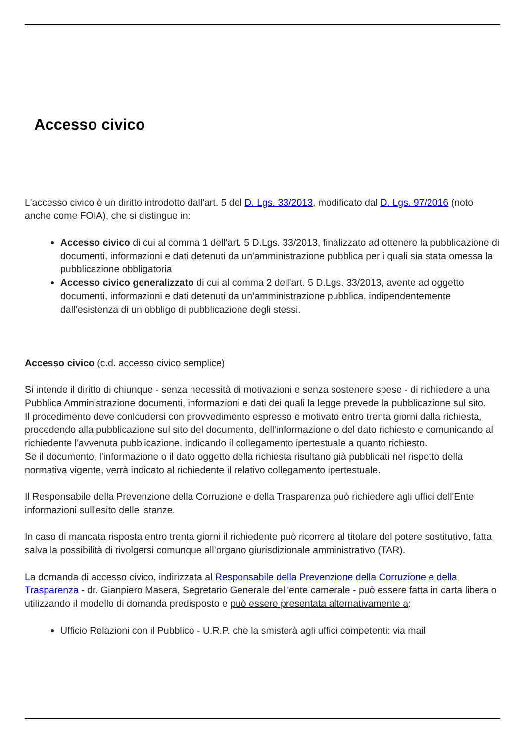Accesso civico
L'accesso civico è un diritto introdotto dall'art. 5 del D. Lgs. 33/2013, modificato dal D. Lgs. 97/2016 (noto anche come FOIA), che si distingue in:
Accesso civico di cui al comma 1 dell'art. 5 D.Lgs. 33/2013, finalizzato ad ottenere la pubblicazione di documenti, informazioni e dati detenuti da un'amministrazione pubblica per i quali sia stata omessa la pubblicazione obbligatoria
Accesso civico generalizzato di cui al comma 2 dell'art. 5 D.Lgs. 33/2013, avente ad oggetto documenti, informazioni e dati detenuti da un’amministrazione pubblica, indipendentemente dall’esistenza di un obbligo di pubblicazione degli stessi.
Accesso civico (c.d. accesso civico semplice)
Si intende il diritto di chiunque - senza necessità di motivazioni e senza sostenere spese - di richiedere a una Pubblica Amministrazione documenti, informazioni e dati dei quali la legge prevede la pubblicazione sul sito.
Il procedimento deve conlcudersi con provvedimento espresso e motivato entro trenta giorni dalla richiesta, procedendo alla pubblicazione sul sito del documento, dell'informazione o del dato richiesto e comunicando al richiedente l'avvenuta pubblicazione, indicando il collegamento ipertestuale a quanto richiesto.
Se il documento, l'informazione o il dato oggetto della richiesta risultano già pubblicati nel rispetto della normativa vigente, verrà indicato al richiedente il relativo collegamento ipertestuale.
Il Responsabile della Prevenzione della Corruzione e della Trasparenza può richiedere agli uffici dell'Ente informazioni sull'esito delle istanze.
In caso di mancata risposta entro trenta giorni il richiedente può ricorrere al titolare del potere sostitutivo, fatta salva la possibilità di rivolgersi comunque all’organo giurisdizionale amministrativo (TAR).
La domanda di accesso civico, indirizzata al Responsabile della Prevenzione della Corruzione e della Trasparenza - dr. Gianpiero Masera, Segretario Generale dell'ente camerale - può essere fatta in carta libera o utilizzando il modello di domanda predisposto e può essere presentata alternativamente a:
Ufficio Relazioni con il Pubblico - U.R.P. che la smisterà agli uffici competenti: via mail